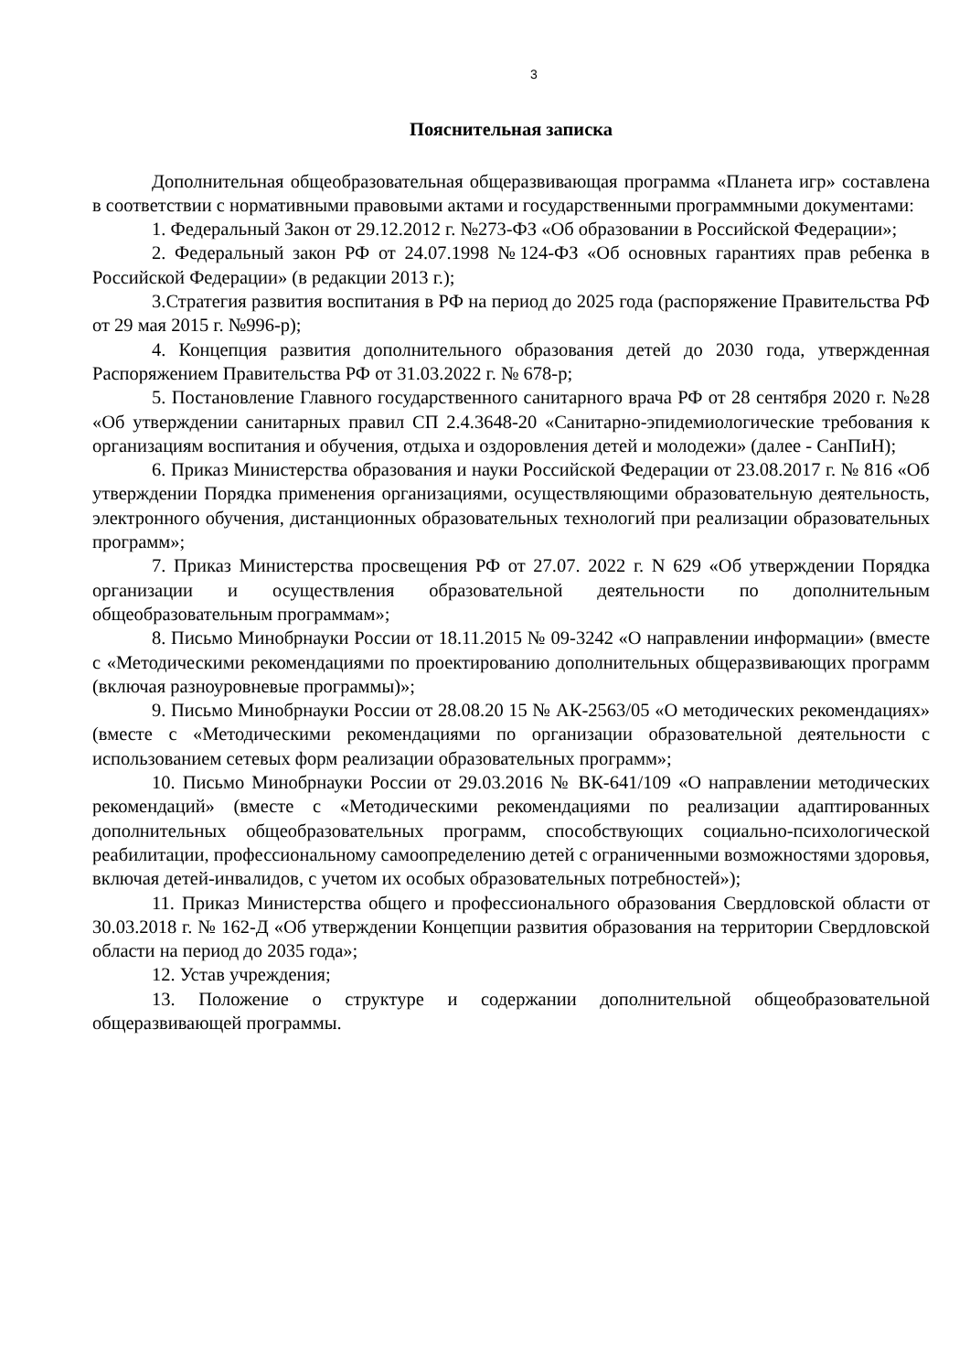3
Пояснительная записка
Дополнительная общеобразовательная общеразвивающая программа «Планета игр» составлена в соответствии с нормативными правовыми актами и государственными программными документами:
1. Федеральный Закон от 29.12.2012 г. №273-ФЗ «Об образовании в Российской Федерации»;
2. Федеральный закон РФ от 24.07.1998 №124-ФЗ «Об основных гарантиях прав ребенка в Российской Федерации» (в редакции 2013 г.);
3.Стратегия развития воспитания в РФ на период до 2025 года (распоряжение Правительства РФ от 29 мая 2015 г. №996-р);
4. Концепция развития дополнительного образования детей до 2030 года, утвержденная Распоряжением Правительства РФ от 31.03.2022 г. № 678-р;
5. Постановление Главного государственного санитарного врача РФ от 28 сентября 2020 г. №28 «Об утверждении санитарных правил СП 2.4.3648-20 «Санитарно-эпидемиологические требования к организациям воспитания и обучения, отдыха и оздоровления детей и молодежи» (далее - СанПиН);
6. Приказ Министерства образования и науки Российской Федерации от 23.08.2017 г. № 816 «Об утверждении Порядка применения организациями, осуществляющими образовательную деятельность, электронного обучения, дистанционных образовательных технологий при реализации образовательных программ»;
7. Приказ Министерства просвещения РФ от 27.07. 2022 г. N 629 «Об утверждении Порядка организации и осуществления образовательной деятельности по дополнительным общеобразовательным программам»;
8. Письмо Минобрнауки России от 18.11.2015 № 09-3242 «О направлении информации» (вместе с «Методическими рекомендациями по проектированию дополнительных общеразвивающих программ (включая разноуровневые программы)»;
9. Письмо Минобрнауки России от 28.08.20 15 № АК-2563/05 «О методических рекомендациях» (вместе с «Методическими рекомендациями по организации образовательной деятельности с использованием сетевых форм реализации образовательных программ»;
10. Письмо Минобрнауки России от 29.03.2016 № ВК-641/109 «О направлении методических рекомендаций» (вместе с «Методическими рекомендациями по реализации адаптированных дополнительных общеобразовательных программ, способствующих социально-психологической реабилитации, профессиональному самоопределению детей с ограниченными возможностями здоровья, включая детей-инвалидов, с учетом их особых образовательных потребностей»);
11. Приказ Министерства общего и профессионального образования Свердловской области от 30.03.2018 г. № 162-Д «Об утверждении Концепции развития образования на территории Свердловской области на период до 2035 года»;
12. Устав учреждения;
13. Положение о структуре и содержании дополнительной общеобразовательной общеразвивающей программы.